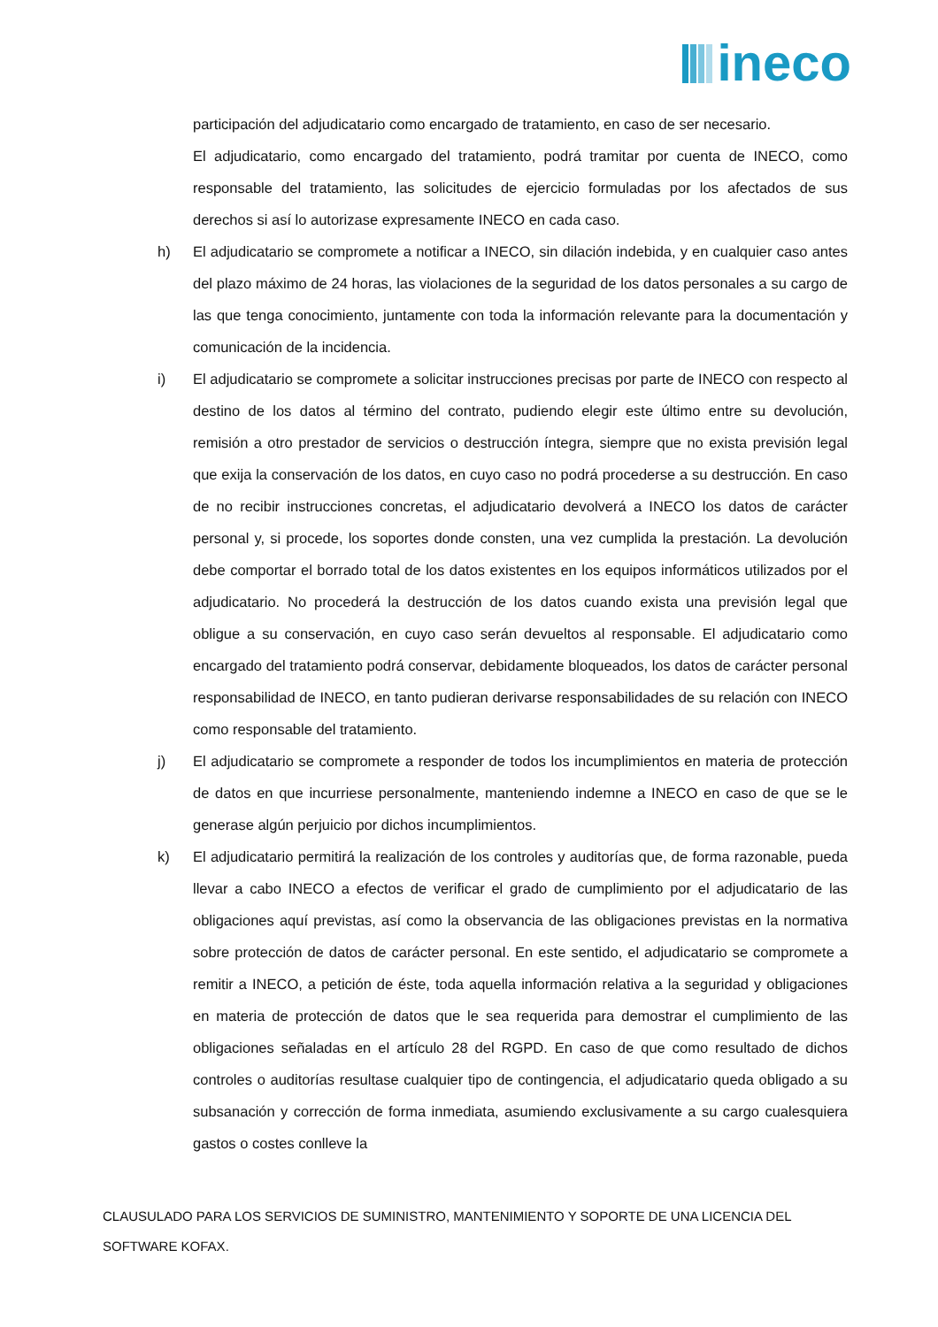ineco
participación del adjudicatario como encargado de tratamiento, en caso de ser necesario.
El adjudicatario, como encargado del tratamiento, podrá tramitar por cuenta de INECO, como responsable del tratamiento, las solicitudes de ejercicio formuladas por los afectados de sus derechos si así lo autorizase expresamente INECO en cada caso.
h) El adjudicatario se compromete a notificar a INECO, sin dilación indebida, y en cualquier caso antes del plazo máximo de 24 horas, las violaciones de la seguridad de los datos personales a su cargo de las que tenga conocimiento, juntamente con toda la información relevante para la documentación y comunicación de la incidencia.
i) El adjudicatario se compromete a solicitar instrucciones precisas por parte de INECO con respecto al destino de los datos al término del contrato, pudiendo elegir este último entre su devolución, remisión a otro prestador de servicios o destrucción íntegra, siempre que no exista previsión legal que exija la conservación de los datos, en cuyo caso no podrá procederse a su destrucción. En caso de no recibir instrucciones concretas, el adjudicatario devolverá a INECO los datos de carácter personal y, si procede, los soportes donde consten, una vez cumplida la prestación. La devolución debe comportar el borrado total de los datos existentes en los equipos informáticos utilizados por el adjudicatario. No procederá la destrucción de los datos cuando exista una previsión legal que obligue a su conservación, en cuyo caso serán devueltos al responsable. El adjudicatario como encargado del tratamiento podrá conservar, debidamente bloqueados, los datos de carácter personal responsabilidad de INECO, en tanto pudieran derivarse responsabilidades de su relación con INECO como responsable del tratamiento.
j) El adjudicatario se compromete a responder de todos los incumplimientos en materia de protección de datos en que incurriese personalmente, manteniendo indemne a INECO en caso de que se le generase algún perjuicio por dichos incumplimientos.
k) El adjudicatario permitirá la realización de los controles y auditorías que, de forma razonable, pueda llevar a cabo INECO a efectos de verificar el grado de cumplimiento por el adjudicatario de las obligaciones aquí previstas, así como la observancia de las obligaciones previstas en la normativa sobre protección de datos de carácter personal. En este sentido, el adjudicatario se compromete a remitir a INECO, a petición de éste, toda aquella información relativa a la seguridad y obligaciones en materia de protección de datos que le sea requerida para demostrar el cumplimiento de las obligaciones señaladas en el artículo 28 del RGPD. En caso de que como resultado de dichos controles o auditorías resultase cualquier tipo de contingencia, el adjudicatario queda obligado a su subsanación y corrección de forma inmediata, asumiendo exclusivamente a su cargo cualesquiera gastos o costes conlleve la
CLAUSULADO PARA LOS SERVICIOS DE SUMINISTRO, MANTENIMIENTO Y SOPORTE DE UNA LICENCIA DEL SOFTWARE KOFAX.